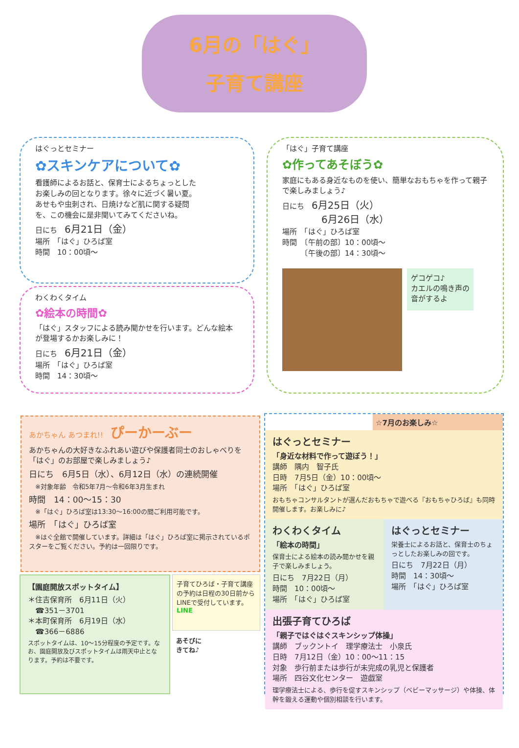6月の「はぐ」
子育て講座
はぐっとセミナー
✿スキンケアについて✿
看護師によるお話と、保育士によるちょっとしたお楽しみの回となります。徐々に近づく暑い夏。あせもや虫刺され、日焼けなど肌に関する疑問を、この機会に是非聞いてみてくださいね。
日にち　6月21日（金）
場所　「はぐ」ひろば室
時間　10：00頃～
わくわくタイム
✿絵本の時間✿
「はぐ」スタッフによる読み聞かせを行います。どんな絵本が登場するかお楽しみに！
日にち　6月21日（金）
場所　「はぐ」ひろば室
時間　14：30頃～
「はぐ」子育て講座
✿作ってあそぼう✿
家庭にもある身近なものを使い、簡単なおもちゃを作って親子で楽しみましょう♪
日にち　6月25日（火）
　　　　6月26日（水）
場所　「はぐ」ひろば室
時間　〔午前の部〕10：00頃～
　　　〔午後の部〕14：30頃～
ゲコゲコ♪
カエルの鳴き声の
音がするよ
あかちゃん あつまれ!!　ぴーかーぶー
あかちゃんの大好きなふれあい遊びや保護者同士のおしゃべりを「はぐ」のお部屋で楽しみましょう♪
日にち　6月5日（水）、6月12日（水）の連続開催
　※対象年齢　令和5年7月～令和6年3月生まれ
時間　14：00～15：30
　※「はぐ」ひろば室は13:30～16:00の間ご利用可能です。
場所　「はぐ」ひろば室
　※はぐ全館で開催しています。詳細は「はぐ」ひろば室に掲示されているポスターをご覧ください。予約は一回限りです。
【園庭開放スポットタイム】
＊住吉保育所　6月11日（火）
　☎351－3701
＊本町保育所　6月19日（水）
　☎366－6886
スポットタイムは、10～15分程度の予定です。なお、園庭開放及びスポットタイムは雨天中止となります。予約は不要です。
子育てひろば・子育て講座の予約は日程の30日前からLINEで受付しています。 LINE
あそびに
きてね♪
☆7月のお楽しみ☆
はぐっとセミナー
「身近な材料で作って遊ぼう！」
講師　隅内　智子氏
日時　7月5日（金）10：00頃～
場所　「はぐ」ひろば室
おもちゃコンサルタントが選んだおもちゃで遊べる『おもちゃひろば』も同時開催します。お楽しみに♪
わくわくタイム
「絵本の時間」
保育士による絵本の読み聞かせを親子で楽しみましょう。
日にち　7月22日（月）
時間　10：00頃～
場所　「はぐ」ひろば室
はぐっとセミナー
栄養士によるお話と、保育士のちょっとしたお楽しみの回です。
日にち　7月22日（月）
時間　14：30頃～
場所　「はぐ」ひろば室
出張子育てひろば
「親子ではぐはぐスキンシップ体操」
講師　ブックントイ　理学療法士　小泉氏
日時　7月12日（金）10：00～11：15
対象　歩行前または歩行が未完成の乳児と保護者
場所　四谷文化センター　遊戯室
理学療法士による、歩行を促すスキンシップ（ベビーマッサージ）や体操、体幹を鍛える運動や個別相談を行います。